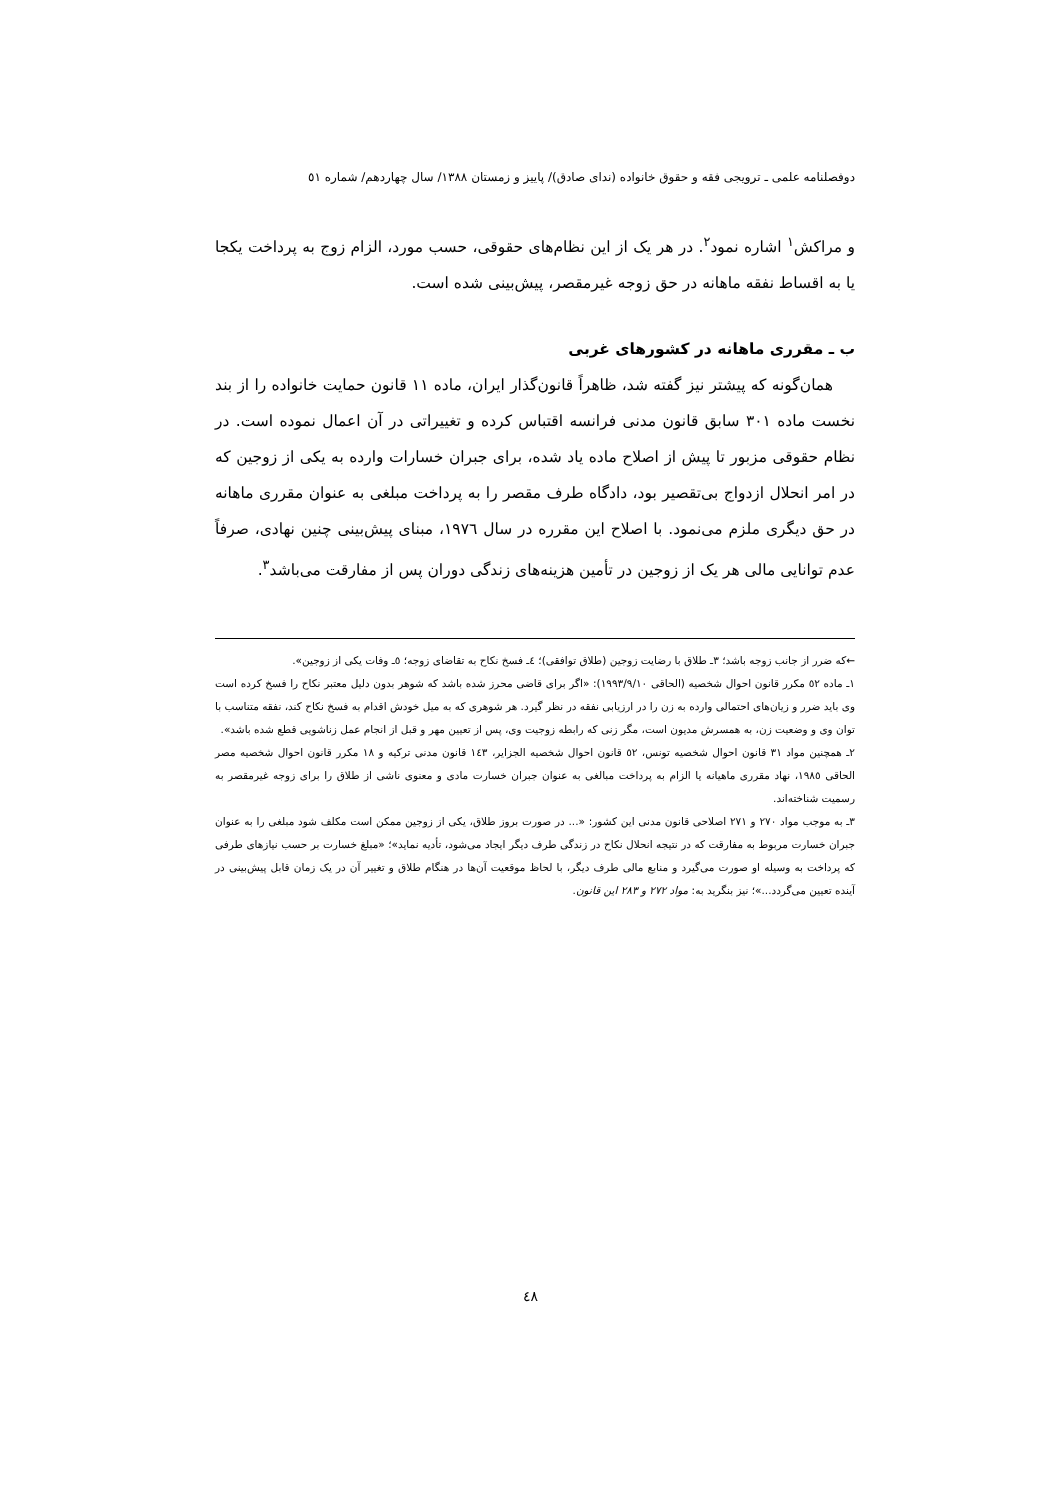دوفصلنامه علمی ـ ترویجی فقه و حقوق خانواده (ندای صادق)/ پاییز و زمستان ١٣٨٨/ سال چهاردهم/ شماره ٥١
و مراکش<sup>١</sup> اشاره نمود<sup>٢</sup>. در هر یک از این نظام‌های حقوقی، حسب مورد، الزام زوج به پرداخت یکجا یا به اقساط نفقه ماهانه در حق زوجه غیرمقصر، پیش‌بینی شده است.
ب ـ مقرری ماهانه در کشورهای غربی
همان‌گونه که پیشتر نیز گفته شد، ظاهراً قانون‌گذار ایران، ماده ١١ قانون حمایت خانواده را از بند نخست ماده ٣٠١ سابق قانون مدنی فرانسه اقتباس کرده و تغییراتی در آن اعمال نموده است. در نظام حقوقی مزبور تا پیش از اصلاح ماده یاد شده، برای جبران خسارات وارده به یکی از زوجین که در امر انحلال ازدواج بی‌تقصیر بود، دادگاه طرف مقصر را به پرداخت مبلغی به عنوان مقرری ماهانه در حق دیگری ملزم می‌نمود. با اصلاح این مقرره در سال ١٩٧٦، مبنای پیش‌بینی چنین نهادی، صرفاً عدم توانایی مالی هر یک از زوجین در تأمین هزینه‌های زندگی دوران پس از مفارقت می‌باشد<sup>٣</sup>.
←که ضرر از جانب زوجه باشد؛ ٣ـ طلاق با رضایت زوجین (طلاق توافقی)؛ ٤ـ فسخ نکاح به تقاضای زوجه؛ ٥ـ وفات یکی از زوجین».
١ـ ماده ٥٢ مکرر قانون احوال شخصیه (الحاقی ١٩٩٣/٩/١٠): «اگر برای قاضی محرز شده باشد که شوهر بدون دلیل معتبر نکاح را فسخ کرده است وی باید ضرر و زیان‌های احتمالی وارده به زن را در ارزیابی نفقه در نظر گیرد. هر شوهری که به میل خودش اقدام به فسخ نکاح کند، نفقه متناسب با توان وی و وضعیت زن، به همسرش مدیون است، مگر زنی که رابطه زوجیت وی، پس از تعیین مهر و قبل از انجام عمل زناشویی قطع شده باشد».
٢ـ همچنین مواد ٣١ قانون احوال شخصیه تونس، ٥٢ قانون احوال شخصیه الجزایر، ١٤٣ قانون مدنی ترکیه و ١٨ مکرر قانون احوال شخصیه مصر الحاقی ١٩٨٥، نهاد مقرری ماهیانه یا الزام به پرداخت مبالغی به عنوان جبران خسارت مادی و معنوی ناشی از طلاق را برای زوجه غیرمقصر به رسمیت شناخته‌اند.
٣ـ به موجب مواد ٢٧٠ و ٢٧١ اصلاحی قانون مدنی این کشور: «... در صورت بروز طلاق، یکی از زوجین ممکن است مکلف شود مبلغی را به عنوان جبران خسارت مربوط به مفارقت که در نتیجه انحلال نکاح در زندگی طرف دیگر ایجاد می‌شود، تأدیه نماید»؛ «مبلغ خسارت بر حسب نیازهای طرفی که پرداخت به وسیله او صورت می‌گیرد و منابع مالی طرف دیگر، با لحاظ موقعیت آن‌ها در هنگام طلاق و تغییر آن در یک زمان قابل پیش‌بینی در آینده تعیین می‌گردد...»؛ نیز بنگرید به: مواد ٢٧٢ و ٢٨٣ این قانون.
٤٨